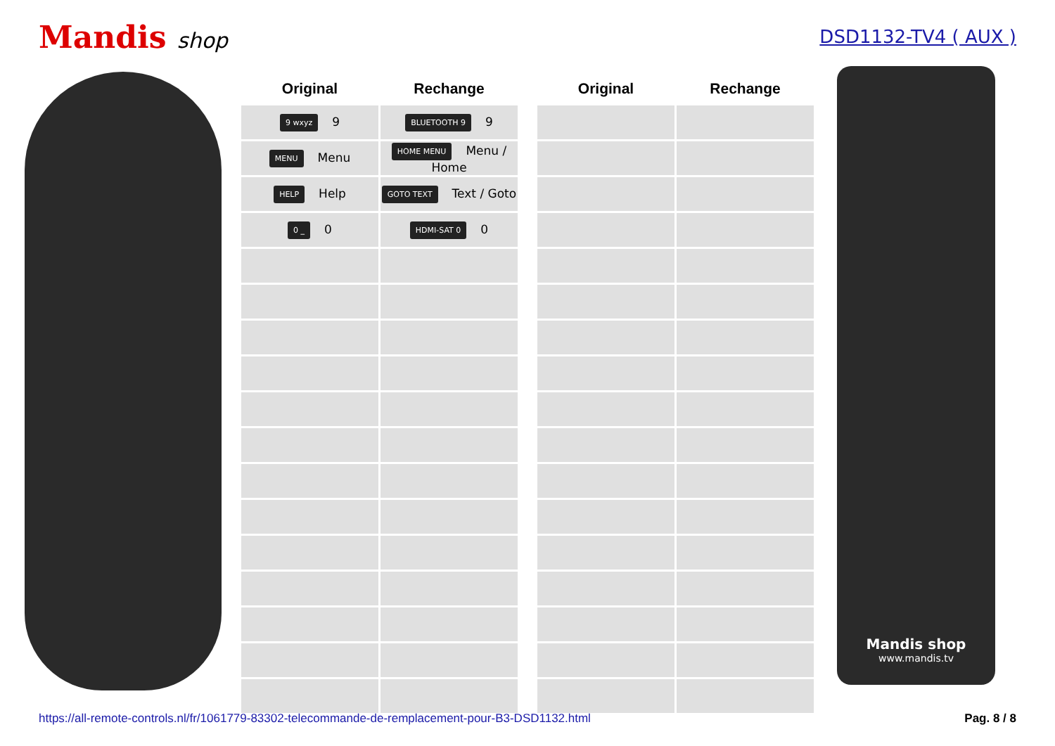Mandis shop
DSD1132-TV4 ( AUX )
| Original | Rechange |
| --- | --- |
| 9 wxyz 9 | BLUETOOTH 9 9 |
| MENU Menu | HOME MENU Menu / Home |
| HELP Help | GOTO TEXT Text / Goto |
| 0 _ 0 | HDMI-SAT 0 0 |
| Original | Rechange |
| --- | --- |
Mandis shop
www.mandis.tv
https://all-remote-controls.nl/fr/1061779-83302-telecommande-de-remplacement-pour-B3-DSD1132.html Pag. 8 / 8